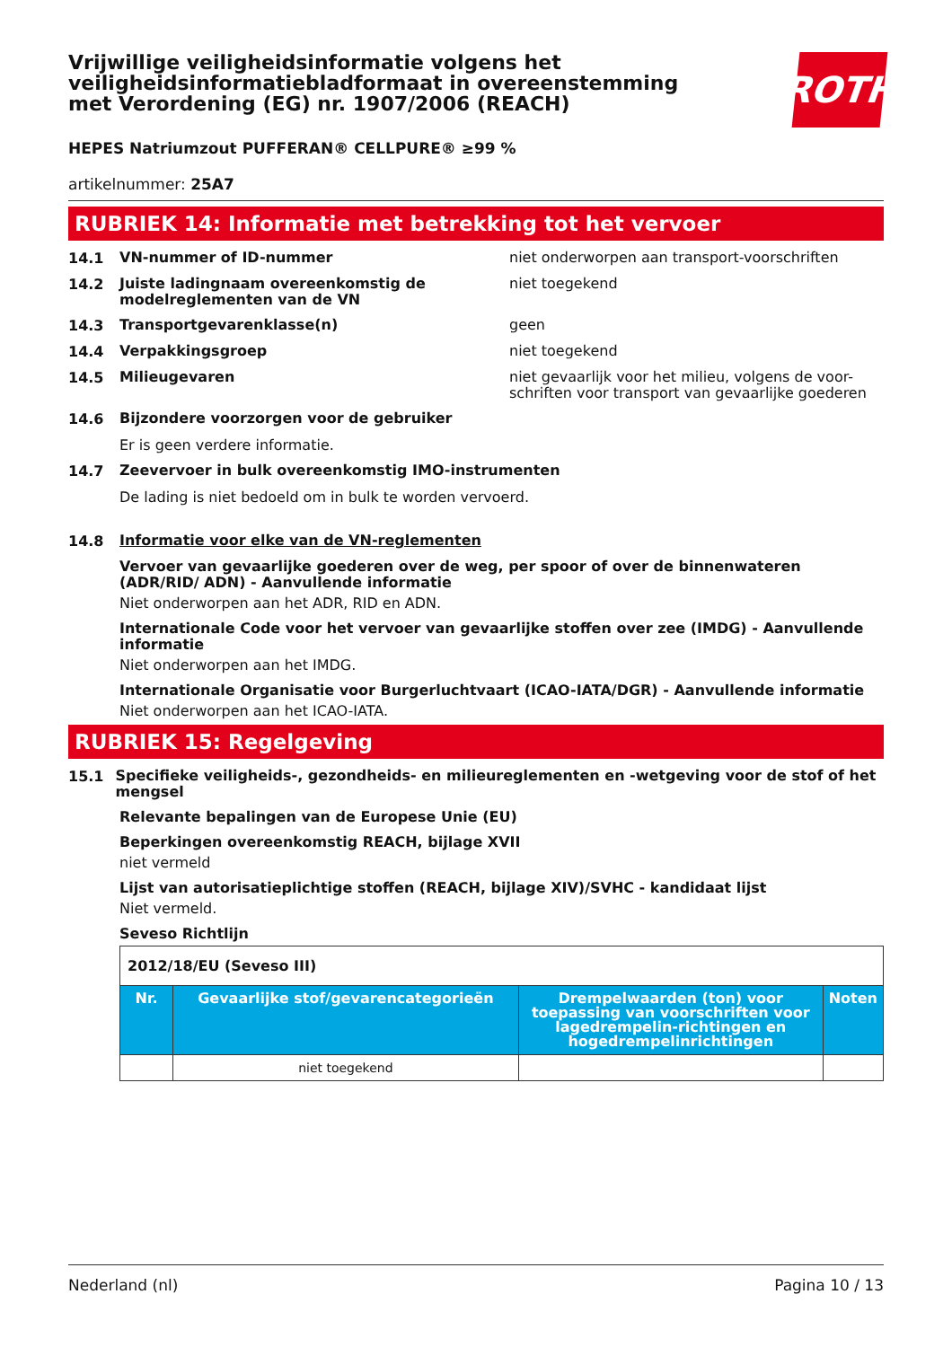Vrijwillige veiligheidsinformatie volgens het veiligheidsinformatiebladformaat in overeenstemming met Verordening (EG) nr. 1907/2006 (REACH)
ROTH
HEPES Natriumzout PUFFERAN® CELLPURE® ≥99 %
artikelnummer: 25A7
RUBRIEK 14: Informatie met betrekking tot het vervoer
14.1
VN-nummer of ID-nummer niet onderworpen aan transport-voorschriften
14.2
Juiste ladingnaam overeenkomstig de modelreglementen van de VN
niet toegekend
14.3
Transportgevarenklasse(n) geen
14.4
Verpakkingsgroep niet toegekend
14.5
Milieugevaren niet gevaarlijk voor het milieu, volgens de voor-schriften voor transport van gevaarlijke goederen
14.6
Bijzondere voorzorgen voor de gebruiker
Er is geen verdere informatie.
14.7
Zeevervoer in bulk overeenkomstig IMO-instrumenten
De lading is niet bedoeld om in bulk te worden vervoerd.
14.8
Informatie voor elke van de VN-reglementen
Vervoer van gevaarlijke goederen over de weg, per spoor of over de binnenwateren (ADR/RID/ ADN) - Aanvullende informatie
Niet onderworpen aan het ADR, RID en ADN.
Internationale Code voor het vervoer van gevaarlijke stoffen over zee (IMDG) - Aanvullende informatie
Niet onderworpen aan het IMDG.
Internationale Organisatie voor Burgerluchtvaart (ICAO-IATA/DGR) - Aanvullende informatie
Niet onderworpen aan het ICAO-IATA.
RUBRIEK 15: Regelgeving
15.1
Specifieke veiligheids-, gezondheids- en milieureglementen en -wetgeving voor de stof of het mengsel
Relevante bepalingen van de Europese Unie (EU)
Beperkingen overeenkomstig REACH, bijlage XVII
niet vermeld
Lijst van autorisatieplichtige stoffen (REACH, bijlage XIV)/SVHC - kandidaat lijst
Niet vermeld.
Seveso Richtlijn
| 2012/18/EU (Seveso III) | | | |
| Nr. | Gevaarlijke stof/gevarencategorieën | Drempelwaarden (ton) voor toepassing van voorschriften voor lagedrempelin-richtingen en hogedrempelinrichtingen | Noten |
| | niet toegekend | | |
Nederland (nl) Pagina 10 / 13